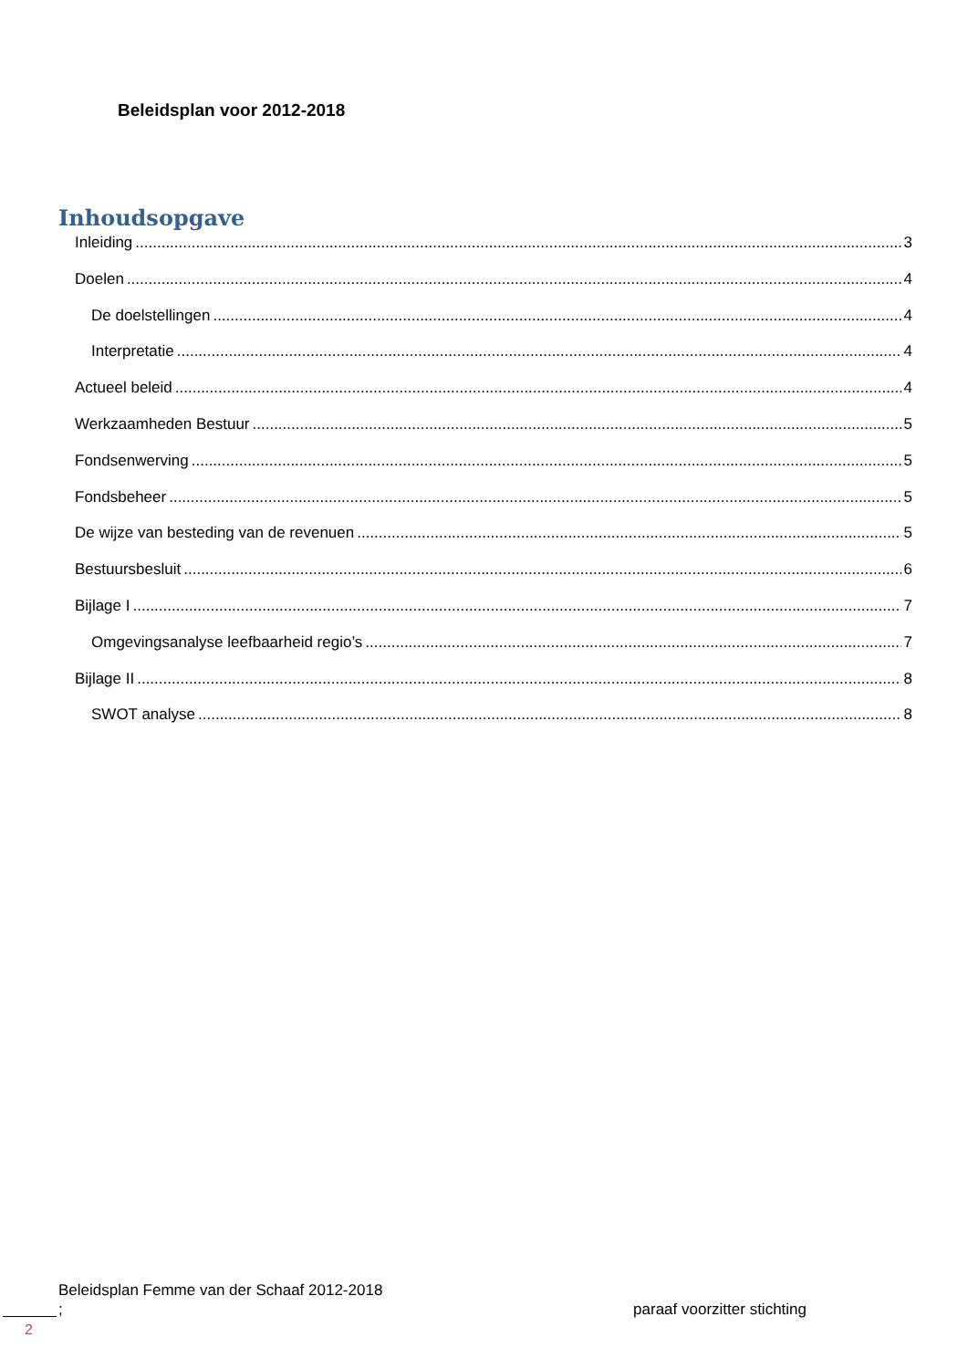Beleidsplan voor 2012-2018
Inhoudsopgave
Inleiding 3
Doelen 4
De doelstellingen 4
Interpretatie 4
Actueel beleid 4
Werkzaamheden Bestuur 5
Fondsenwerving 5
Fondsbeheer 5
De wijze van besteding van de revenuen 5
Bestuursbesluit 6
Bijlage I 7
Omgevingsanalyse leefbaarheid regio’s 7
Bijlage II 8
SWOT analyse 8
Beleidsplan Femme van der Schaaf 2012-2018
; paraaf voorzitter stichting
2